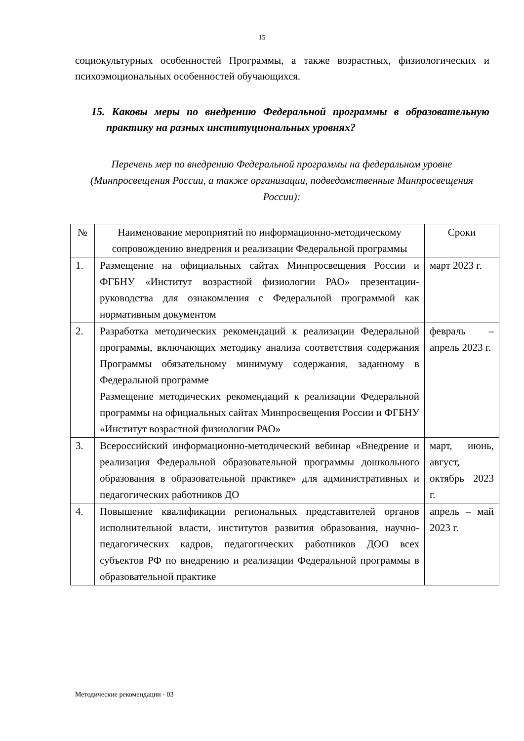15
социокультурных особенностей Программы, а также возрастных, физиологических и психоэмоциональных особенностей обучающихся.
15. Каковы меры по внедрению Федеральной программы в образовательную практику на разных институциональных уровнях?
Перечень мер по внедрению Федеральной программы на федеральном уровне (Минпросвещения России, а также организации, подведомственные Минпросвещения России):
| № | Наименование мероприятий по информационно-методическому сопровождению внедрения и реализации Федеральной программы | Сроки |
| --- | --- | --- |
| 1. | Размещение на официальных сайтах Минпросвещения России и ФГБНУ «Институт возрастной физиологии РАО» презентации-руководства для ознакомления с Федеральной программой как нормативным документом | март 2023 г. |
| 2. | Разработка методических рекомендаций к реализации Федеральной программы, включающих методику анализа соответствия содержания Программы обязательному минимуму содержания, заданному в Федеральной программе Размещение методических рекомендаций к реализации Федеральной программы на официальных сайтах Минпросвещения России и ФГБНУ «Институт возрастной физиологии РАО» | февраль – апрель 2023 г. |
| 3. | Всероссийский информационно-методический вебинар «Внедрение и реализация Федеральной образовательной программы дошкольного образования в образовательной практике» для административных и педагогических работников ДО | март, июнь, август, октябрь 2023 г. |
| 4. | Повышение квалификации региональных представителей органов исполнительной власти, институтов развития образования, научно-педагогических кадров, педагогических работников ДОО всех субъектов РФ по внедрению и реализации Федеральной программы в образовательной практике | апрель – май 2023 г. |
Методические рекомендации - 03